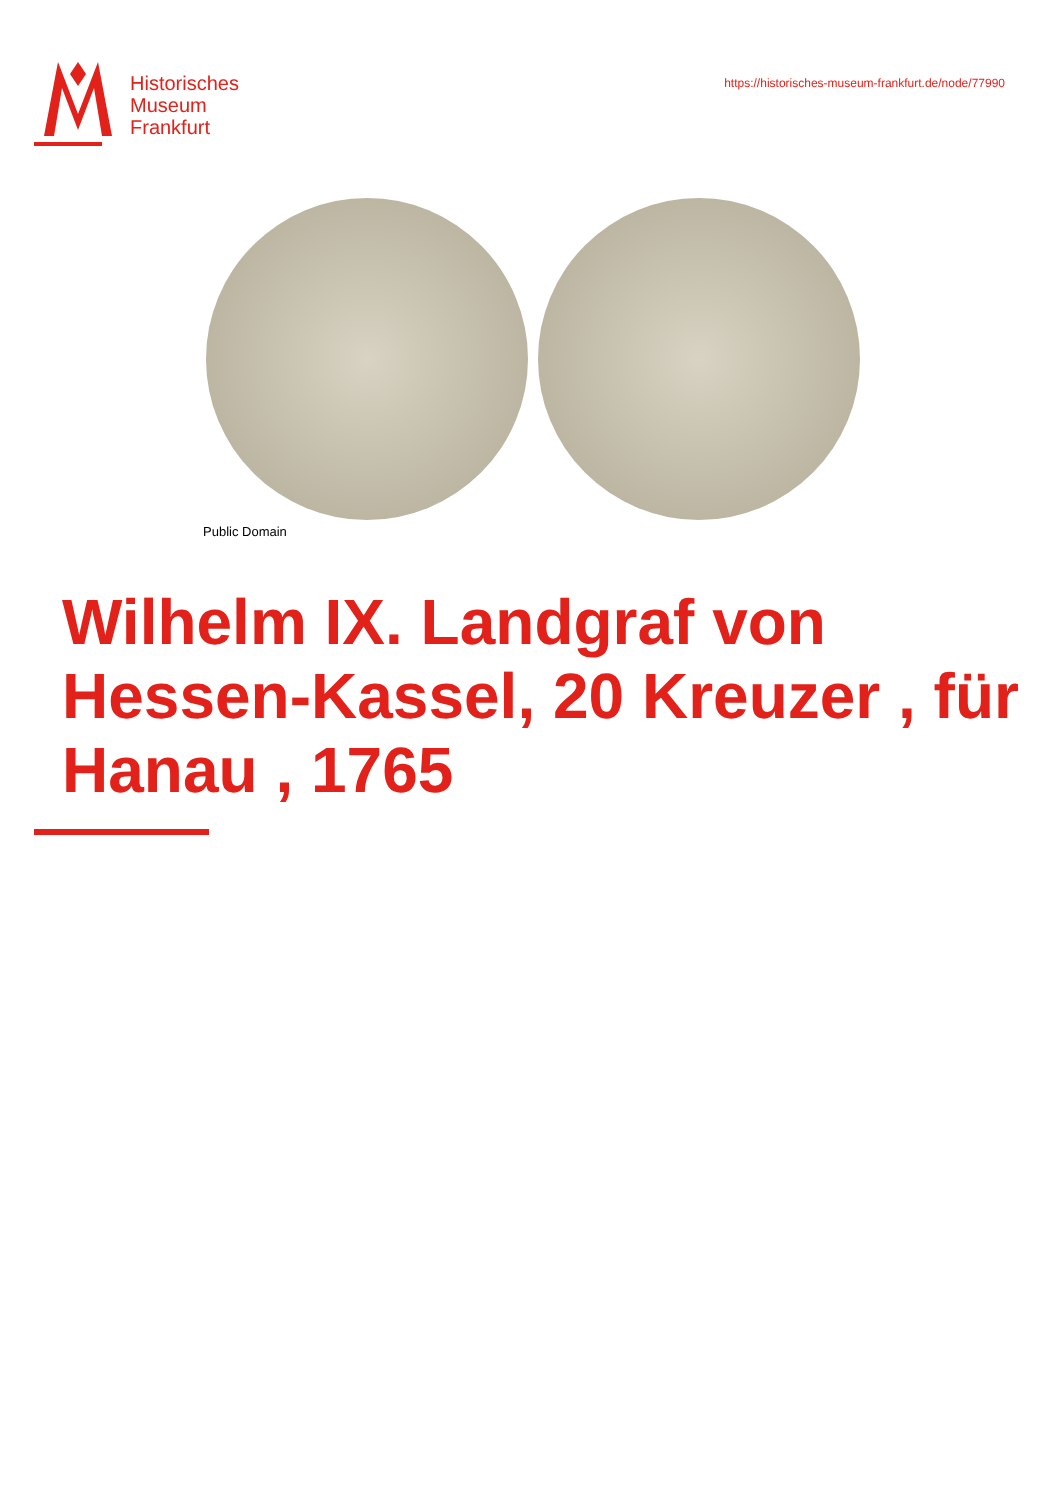Historisches
Museum
Frankfurt
https://historisches-museum-frankfurt.de/node/77990
Public Domain
Wilhelm IX. Landgraf von Hessen-Kassel, 20 Kreuzer , für Hanau , 1765